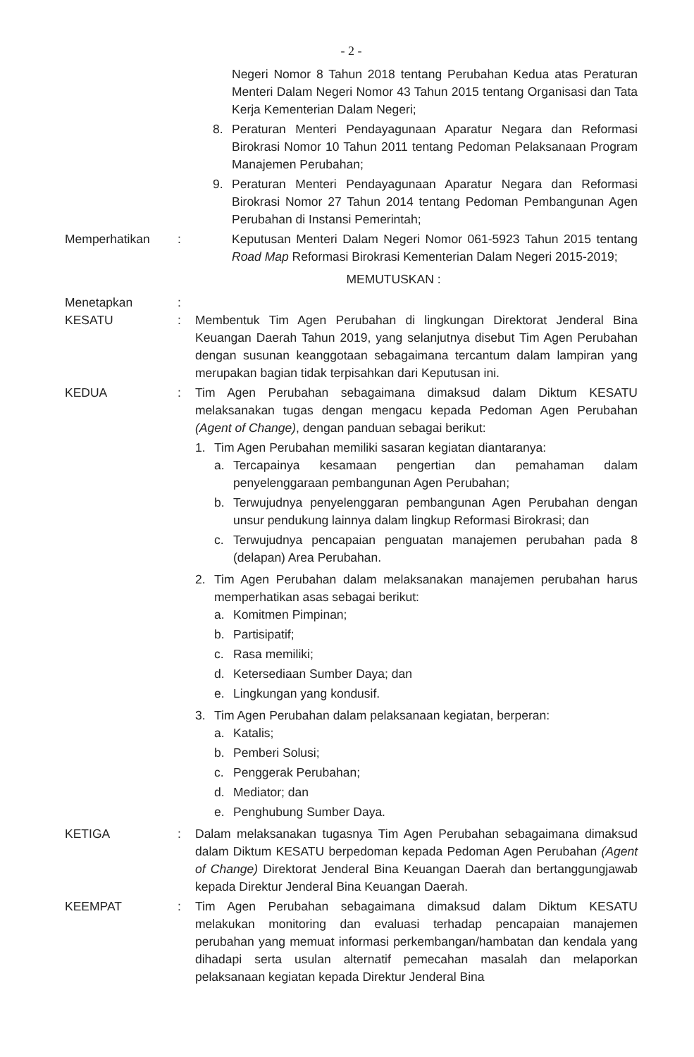- 2 -
Negeri Nomor 8 Tahun 2018 tentang Perubahan Kedua atas Peraturan Menteri Dalam Negeri Nomor 43 Tahun 2015 tentang Organisasi dan Tata Kerja Kementerian Dalam Negeri;
8. Peraturan Menteri Pendayagunaan Aparatur Negara dan Reformasi Birokrasi Nomor 10 Tahun 2011 tentang Pedoman Pelaksanaan Program Manajemen Perubahan;
9. Peraturan Menteri Pendayagunaan Aparatur Negara dan Reformasi Birokrasi Nomor 27 Tahun 2014 tentang Pedoman Pembangunan Agen Perubahan di Instansi Pemerintah;
Memperhatikan : Keputusan Menteri Dalam Negeri Nomor 061-5923 Tahun 2015 tentang Road Map Reformasi Birokrasi Kementerian Dalam Negeri 2015-2019;
MEMUTUSKAN :
Menetapkan :
KESATU : Membentuk Tim Agen Perubahan di lingkungan Direktorat Jenderal Bina Keuangan Daerah Tahun 2019, yang selanjutnya disebut Tim Agen Perubahan dengan susunan keanggotaan sebagaimana tercantum dalam lampiran yang merupakan bagian tidak terpisahkan dari Keputusan ini.
KEDUA : Tim Agen Perubahan sebagaimana dimaksud dalam Diktum KESATU melaksanakan tugas dengan mengacu kepada Pedoman Agen Perubahan (Agent of Change), dengan panduan sebagai berikut:
1. Tim Agen Perubahan memiliki sasaran kegiatan diantaranya:
a. Tercapainya kesamaan pengertian dan pemahaman dalam penyelenggaraan pembangunan Agen Perubahan;
b. Terwujudnya penyelenggaran pembangunan Agen Perubahan dengan unsur pendukung lainnya dalam lingkup Reformasi Birokrasi; dan
c. Terwujudnya pencapaian penguatan manajemen perubahan pada 8 (delapan) Area Perubahan.
2. Tim Agen Perubahan dalam melaksanakan manajemen perubahan harus memperhatikan asas sebagai berikut:
a. Komitmen Pimpinan;
b. Partisipatif;
c. Rasa memiliki;
d. Ketersediaan Sumber Daya; dan
e. Lingkungan yang kondusif.
3. Tim Agen Perubahan dalam pelaksanaan kegiatan, berperan:
a. Katalis;
b. Pemberi Solusi;
c. Penggerak Perubahan;
d. Mediator; dan
e. Penghubung Sumber Daya.
KETIGA : Dalam melaksanakan tugasnya Tim Agen Perubahan sebagaimana dimaksud dalam Diktum KESATU berpedoman kepada Pedoman Agen Perubahan (Agent of Change) Direktorat Jenderal Bina Keuangan Daerah dan bertanggungjawab kepada Direktur Jenderal Bina Keuangan Daerah.
KEEMPAT : Tim Agen Perubahan sebagaimana dimaksud dalam Diktum KESATU melakukan monitoring dan evaluasi terhadap pencapaian manajemen perubahan yang memuat informasi perkembangan/hambatan dan kendala yang dihadapi serta usulan alternatif pemecahan masalah dan melaporkan pelaksanaan kegiatan kepada Direktur Jenderal Bina